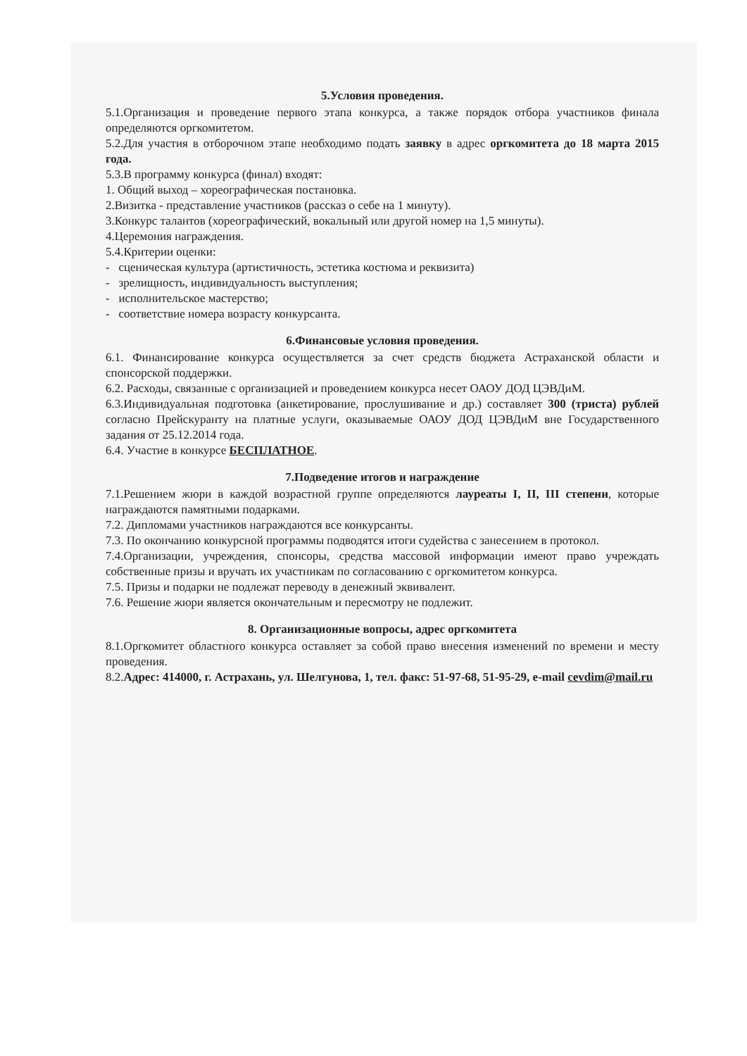5.Условия проведения.
5.1.Организация и проведение первого этапа конкурса, а также порядок отбора участников финала определяются оргкомитетом.
5.2.Для участия в отборочном этапе необходимо подать заявку в адрес оргкомитета до 18 марта 2015 года.
5.3.В программу конкурса (финал) входят:
1. Общий выход – хореографическая постановка.
2.Визитка - представление участников (рассказ о себе на 1 минуту).
3.Конкурс талантов (хореографический, вокальный или другой номер на 1,5 минуты).
4.Церемония награждения.
5.4.Критерии оценки:
- сценическая культура (артистичность, эстетика костюма и реквизита)
- зрелищность, индивидуальность выступления;
- исполнительское мастерство;
- соответствие номера возрасту конкурсанта.
6.Финансовые условия проведения.
6.1. Финансирование конкурса осуществляется за счет средств бюджета Астраханской области и спонсорской поддержки.
6.2. Расходы, связанные с организацией и проведением конкурса несет ОАОУ ДОД ЦЭВДиМ.
6.3.Индивидуальная подготовка (анкетирование, прослушивание и др.) составляет 300 (триста) рублей согласно Прейскуранту на платные услуги, оказываемые ОАОУ ДОД ЦЭВДиМ вне Государственного задания от 25.12.2014 года.
6.4. Участие в конкурсе БЕСПЛАТНОЕ.
7.Подведение итогов и награждение
7.1.Решением жюри в каждой возрастной группе определяются лауреаты I, II, III степени, которые награждаются памятными подарками.
7.2. Дипломами участников награждаются все конкурсанты.
7.3. По окончанию конкурсной программы подводятся итоги судейства с занесением в протокол.
7.4.Организации, учреждения, спонсоры, средства массовой информации имеют право учреждать собственные призы и вручать их участникам по согласованию с оргкомитетом конкурса.
7.5. Призы и подарки не подлежат переводу в денежный эквивалент.
7.6. Решение жюри является окончательным и пересмотру не подлежит.
8. Организационные вопросы, адрес оргкомитета
8.1.Оргкомитет областного конкурса оставляет за собой право внесения изменений по времени и месту проведения.
8.2.Адрес: 414000, г. Астрахань, ул. Шелгунова, 1, тел. факс: 51-97-68, 51-95-29, e-mail cevdim@mail.ru